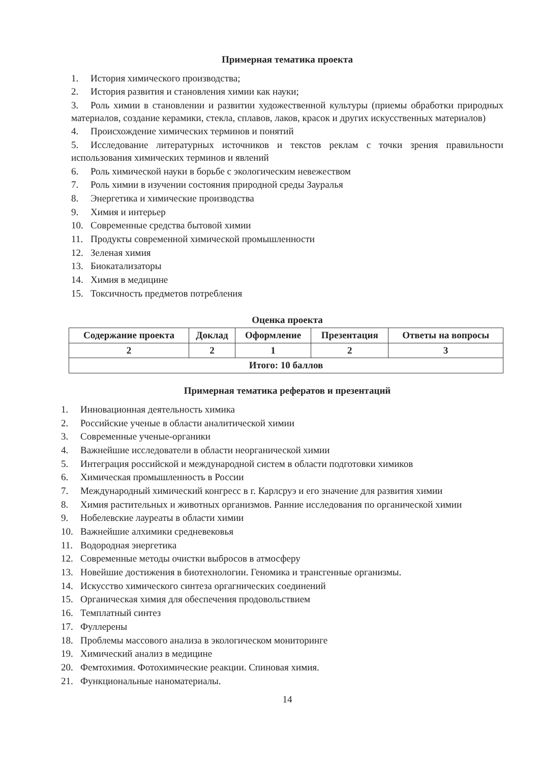Примерная тематика проекта
1. История химического производства;
2. История развития и становления химии как науки;
3. Роль химии в становлении и развитии художественной культуры (приемы обработки природных материалов, создание керамики, стекла, сплавов, лаков, красок и других искусственных материалов)
4. Происхождение химических терминов и понятий
5. Исследование литературных источников и текстов реклам с точки зрения правильности использования химических терминов и явлений
6. Роль химической науки в борьбе с экологическим невежеством
7. Роль химии в изучении состояния природной среды Зауралья
8. Энергетика и химические производства
9. Химия и интерьер
10. Современные средства бытовой химии
11. Продукты современной химической промышленности
12. Зеленая химия
13. Биокатализаторы
14. Химия в медицине
15. Токсичность предметов потребления
Оценка проекта
| Содержание проекта | Доклад | Оформление | Презентация | Ответы на вопросы |
| --- | --- | --- | --- | --- |
| 2 | 2 | 1 | 2 | 3 |
| Итого: 10 баллов | | | | |
Примерная тематика рефератов и презентаций
1. Инновационная деятельность химика
2. Российские ученые в области аналитической химии
3. Современные ученые-органики
4. Важнейшие исследователи в области неорганической химии
5. Интеграция российской и международной систем в области подготовки химиков
6. Химическая промышленность в России
7. Международный химический конгресс в г. Карлсруэ и его значение для развития химии
8. Химия растительных и животных организмов. Ранние исследования по органической химии
9. Нобелевские лауреаты в области химии
10. Важнейшие алхимики средневековья
11. Водородная энергетика
12. Современные методы очистки выбросов в атмосферу
13. Новейшие достижения в биотехнологии. Геномика и трансгенные организмы.
14. Искусство химического синтеза оргагнических соединений
15. Органическая химия для обеспечения продовольствием
16. Темплатный синтез
17. Фуллерены
18. Проблемы массового анализа в экологическом мониторинге
19. Химический анализ в медицине
20. Фемтохимия. Фотохимические реакции. Спиновая химия.
21. Функциональные наноматериалы.
14